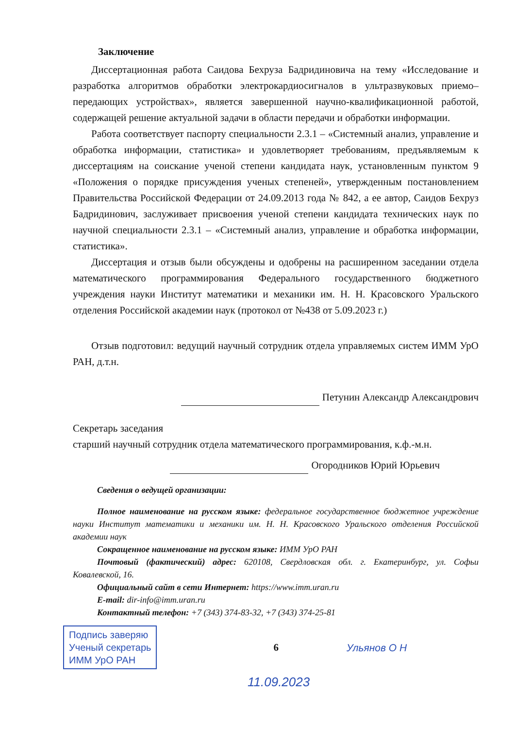Заключение
Диссертационная работа Саидова Бехруза Бадридиновича на тему «Исследование и разработка алгоритмов обработки электрокардиосигналов в ультразвуковых приемо–передающих устройствах», является завершенной научно-квалификационной работой, содержащей решение актуальной задачи в области передачи и обработки информации.
Работа соответствует паспорту специальности 2.3.1 – «Системный анализ, управление и обработка информации, статистика» и удовлетворяет требованиям, предъявляемым к диссертациям на соискание ученой степени кандидата наук, установленным пунктом 9 «Положения о порядке присуждения ученых степеней», утвержденным постановлением Правительства Российской Федерации от 24.09.2013 года № 842, а ее автор, Саидов Бехруз Бадридинович, заслуживает присвоения ученой степени кандидата технических наук по научной специальности 2.3.1 – «Системный анализ, управление и обработка информации, статистика».
Диссертация и отзыв были обсуждены и одобрены на расширенном заседании отдела математического программирования Федерального государственного бюджетного учреждения науки Институт математики и механики им. Н. Н. Красовского Уральского отделения Российской академии наук (протокол от №438 от 5.09.2023 г.)
Отзыв подготовил: ведущий научный сотрудник отдела управляемых систем ИММ УрО РАН, д.т.н.
Петунин Александр Александрович
Секретарь заседания
старший научный сотрудник отдела математического программирования, к.ф.-м.н.
Огородников Юрий Юрьевич
Сведения о ведущей организации:
Полное наименование на русском языке: федеральное государственное бюджетное учреждение науки Институт математики и механики им. Н. Н. Красовского Уральского отделения Российской академии наук
Сокращенное наименование на русском языке: ИММ УрО РАН
Почтовый (фактический) адрес: 620108, Свердловская обл. г. Екатеринбург, ул. Софьи Ковалевской, 16.
Официальный сайт в сети Интернет: https://www.imm.uran.ru
E-mail: dir-info@imm.uran.ru
Контактный телефон: +7 (343) 374-83-32, +7 (343) 374-25-81
Подпись заверяю
Ученый секретарь
ИММ УрО РАН
6 Ульянов О Н
11.09.2023